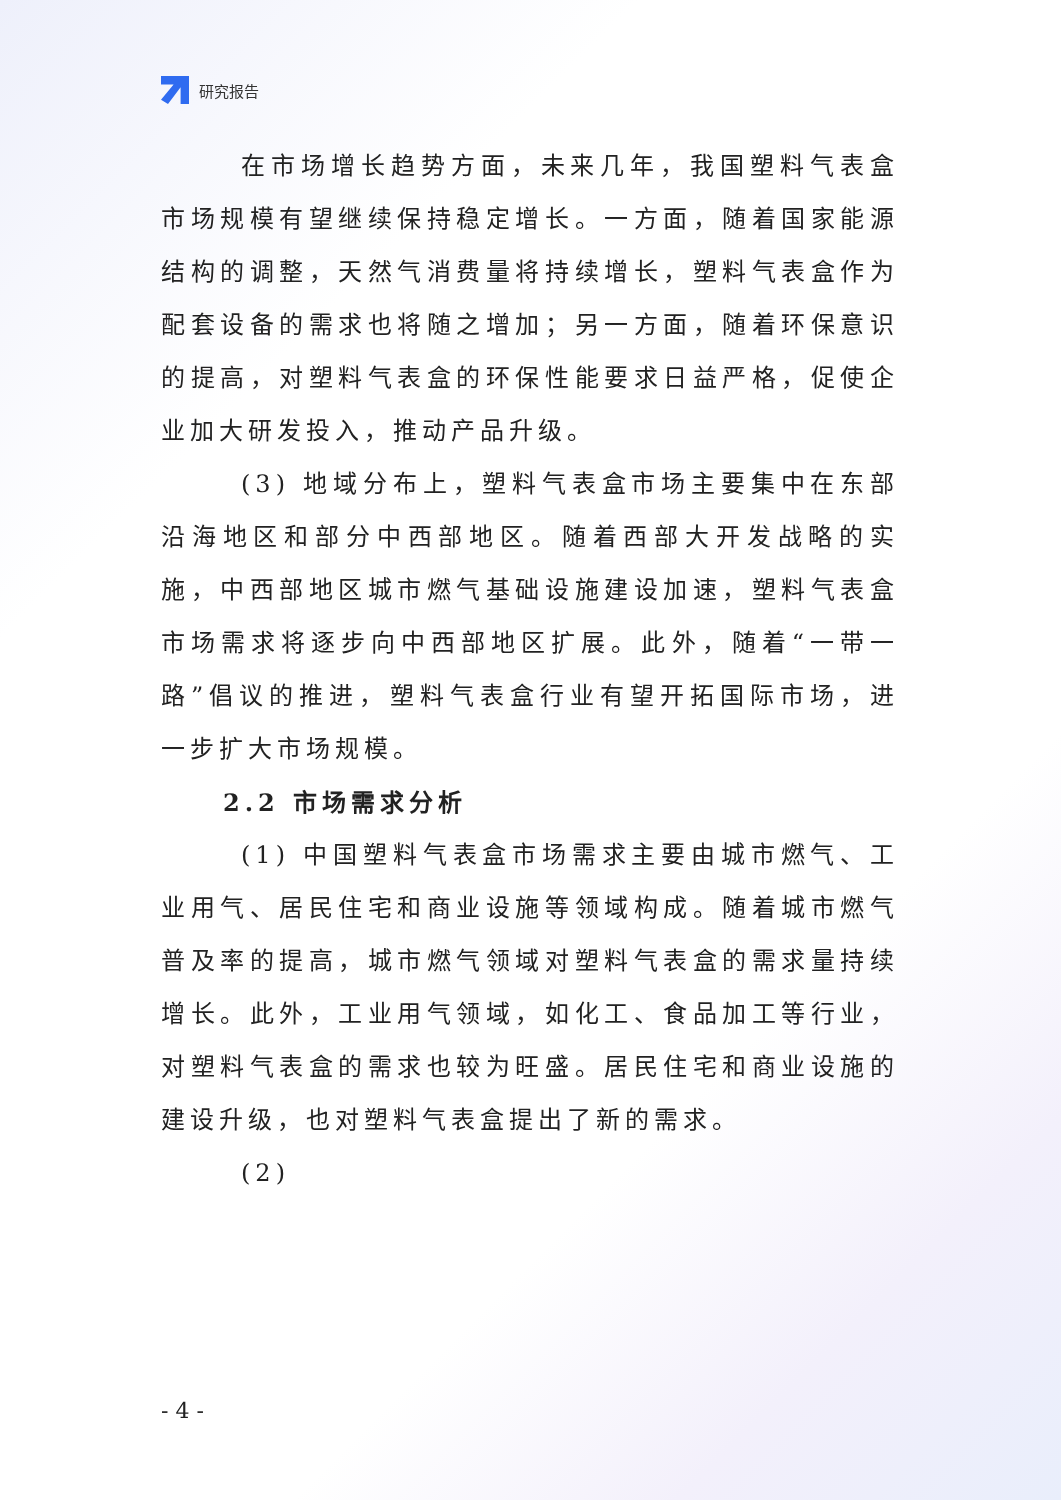研究报告
在市场增长趋势方面，未来几年，我国塑料气表盒市场规模有望继续保持稳定增长。一方面，随着国家能源结构的调整，天然气消费量将持续增长，塑料气表盒作为配套设备的需求也将随之增加；另一方面，随着环保意识的提高，对塑料气表盒的环保性能要求日益严格，促使企业加大研发投入，推动产品升级。
(3) 地域分布上，塑料气表盒市场主要集中在东部沿海地区和部分中西部地区。随着西部大开发战略的实施，中西部地区城市燃气基础设施建设加速，塑料气表盒市场需求将逐步向中西部地区扩展。此外，随着“一带一路”倡议的推进，塑料气表盒行业有望开拓国际市场，进一步扩大市场规模。
2.2 市场需求分析
(1) 中国塑料气表盒市场需求主要由城市燃气、工业用气、居民住宅和商业设施等领域构成。随着城市燃气普及率的提高，城市燃气领域对塑料气表盒的需求量持续增长。此外，工业用气领域，如化工、食品加工等行业，对塑料气表盒的需求也较为旺盛。居民住宅和商业设施的建设升级，也对塑料气表盒提出了新的需求。
(2)
- 4 -